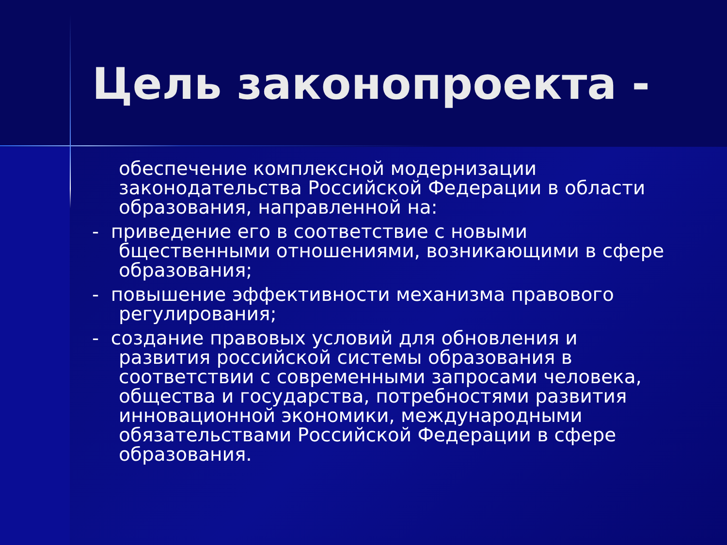Цель законопроекта -
обеспечение комплексной модернизации законодательства Российской Федерации в области образования, направленной на:
- приведение его в соответствие с новыми бщественными отношениями, возникающими в сфере образования;
- повышение эффективности механизма правового регулирования;
- создание правовых условий для обновления и развития российской системы образования в соответствии с современными запросами человека, общества и государства, потребностями развития инновационной экономики, международными обязательствами Российской Федерации в сфере образования.